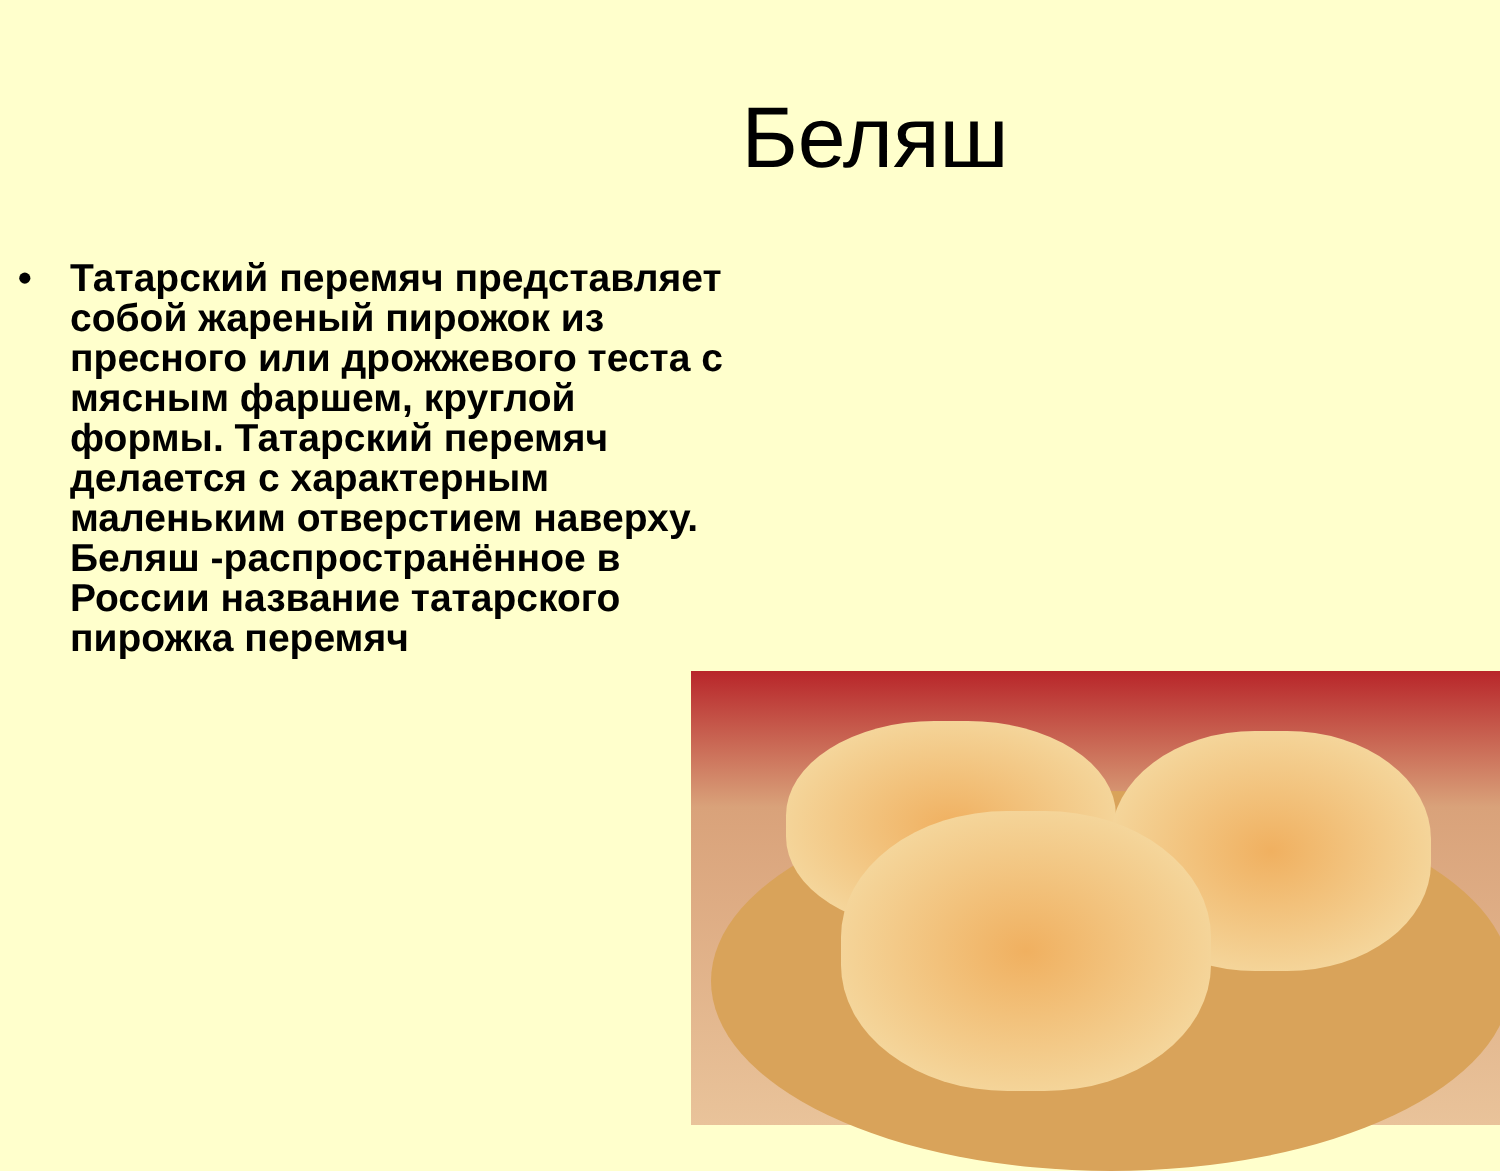Беляш
• Татарский перемяч представляет собой жареный пирожок из пресного или дрожжевого теста с мясным фаршем, круглой формы. Татарский перемяч делается с характерным маленьким отверстием наверху. Беляш -распространённое в России название татарского пирожка перемяч